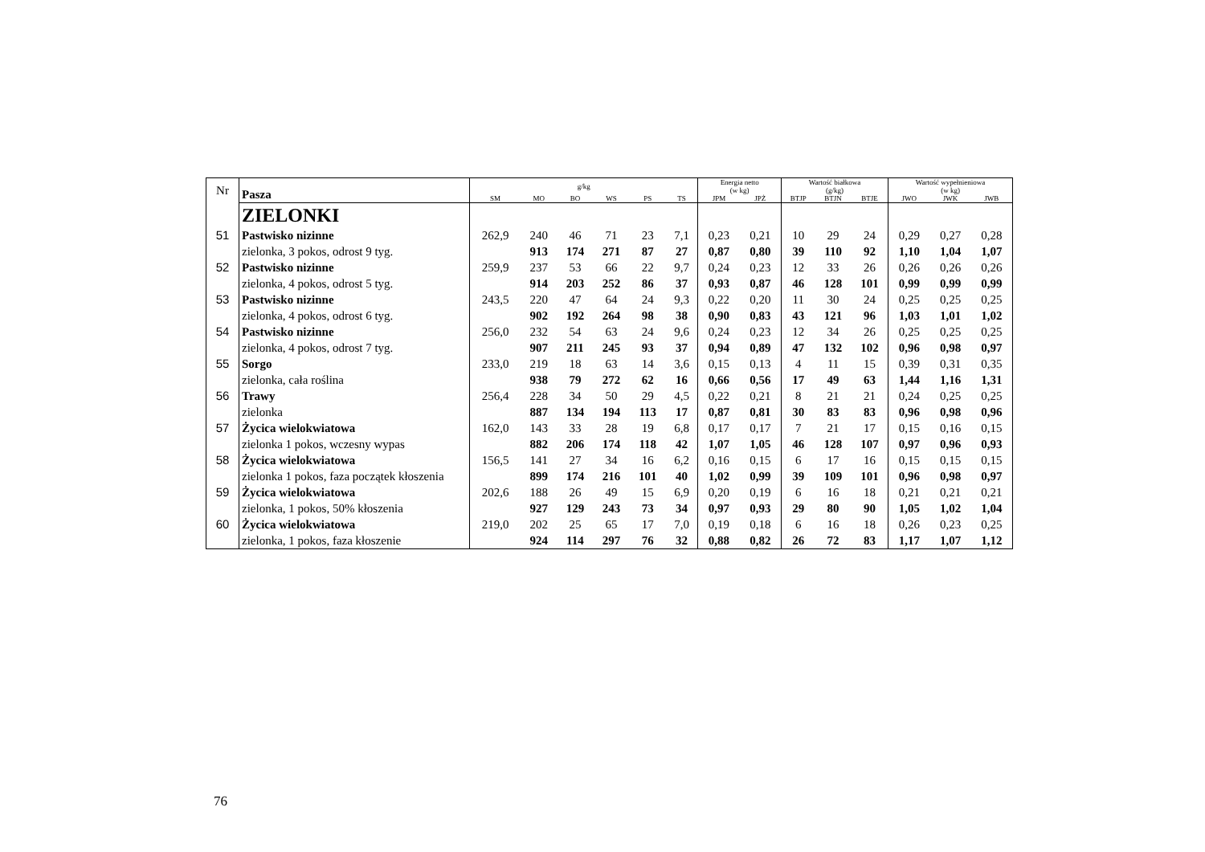| Nr | Pasza | g/kg | | | | | | Energia netto (w kg) | | Wartość białkowa (g/kg) | | | Wartość wypełnieniowa (w kg) | | |
| --- | --- | --- | --- | --- | --- | --- | --- | --- | --- | --- | --- | --- | --- | --- | --- |
| | | SM | MO | BO | WS | PS | TS | JPM | JPŻ | BTJP | BTJN | BTJE | JWO | JWK | JWB |
| | ZIELONKI | | | | | | | | | | | | | | |
| 51 | Pastwisko nizinne | 262,9 | 240 | 46 | 71 | 23 | 7,1 | 0,23 | 0,21 | 10 | 29 | 24 | 0,29 | 0,27 | 0,28 |
| | zielonka, 3 pokos, odrost 9 tyg. | | 913 | 174 | 271 | 87 | 27 | 0,87 | 0,80 | 39 | 110 | 92 | 1,10 | 1,04 | 1,07 |
| 52 | Pastwisko nizinne | 259,9 | 237 | 53 | 66 | 22 | 9,7 | 0,24 | 0,23 | 12 | 33 | 26 | 0,26 | 0,26 | 0,26 |
| | zielonka, 4 pokos, odrost 5 tyg. | | 914 | 203 | 252 | 86 | 37 | 0,93 | 0,87 | 46 | 128 | 101 | 0,99 | 0,99 | 0,99 |
| 53 | Pastwisko nizinne | 243,5 | 220 | 47 | 64 | 24 | 9,3 | 0,22 | 0,20 | 11 | 30 | 24 | 0,25 | 0,25 | 0,25 |
| | zielonka, 4 pokos, odrost 6 tyg. | | 902 | 192 | 264 | 98 | 38 | 0,90 | 0,83 | 43 | 121 | 96 | 1,03 | 1,01 | 1,02 |
| 54 | Pastwisko nizinne | 256,0 | 232 | 54 | 63 | 24 | 9,6 | 0,24 | 0,23 | 12 | 34 | 26 | 0,25 | 0,25 | 0,25 |
| | zielonka, 4 pokos, odrost 7 tyg. | | 907 | 211 | 245 | 93 | 37 | 0,94 | 0,89 | 47 | 132 | 102 | 0,96 | 0,98 | 0,97 |
| 55 | Sorgo | 233,0 | 219 | 18 | 63 | 14 | 3,6 | 0,15 | 0,13 | 4 | 11 | 15 | 0,39 | 0,31 | 0,35 |
| | zielonka, cała roślina | | 938 | 79 | 272 | 62 | 16 | 0,66 | 0,56 | 17 | 49 | 63 | 1,44 | 1,16 | 1,31 |
| 56 | Trawy | 256,4 | 228 | 34 | 50 | 29 | 4,5 | 0,22 | 0,21 | 8 | 21 | 21 | 0,24 | 0,25 | 0,25 |
| | zielonka | | 887 | 134 | 194 | 113 | 17 | 0,87 | 0,81 | 30 | 83 | 83 | 0,96 | 0,98 | 0,96 |
| 57 | Życica wielokwiatowa | 162,0 | 143 | 33 | 28 | 19 | 6,8 | 0,17 | 0,17 | 7 | 21 | 17 | 0,15 | 0,16 | 0,15 |
| | zielonka 1 pokos, wczesny wypas | | 882 | 206 | 174 | 118 | 42 | 1,07 | 1,05 | 46 | 128 | 107 | 0,97 | 0,96 | 0,93 |
| 58 | Życica wielokwiatowa | 156,5 | 141 | 27 | 34 | 16 | 6,2 | 0,16 | 0,15 | 6 | 17 | 16 | 0,15 | 0,15 | 0,15 |
| | zielonka 1 pokos, faza początek kłoszenia | | 899 | 174 | 216 | 101 | 40 | 1,02 | 0,99 | 39 | 109 | 101 | 0,96 | 0,98 | 0,97 |
| 59 | Życica wielokwiatowa | 202,6 | 188 | 26 | 49 | 15 | 6,9 | 0,20 | 0,19 | 6 | 16 | 18 | 0,21 | 0,21 | 0,21 |
| | zielonka, 1 pokos, 50% kłoszenia | | 927 | 129 | 243 | 73 | 34 | 0,97 | 0,93 | 29 | 80 | 90 | 1,05 | 1,02 | 1,04 |
| 60 | Życica wielokwiatowa | 219,0 | 202 | 25 | 65 | 17 | 7,0 | 0,19 | 0,18 | 6 | 16 | 18 | 0,26 | 0,23 | 0,25 |
| | zielonka, 1 pokos, faza kłoszenie | | 924 | 114 | 297 | 76 | 32 | 0,88 | 0,82 | 26 | 72 | 83 | 1,17 | 1,07 | 1,12 |
76